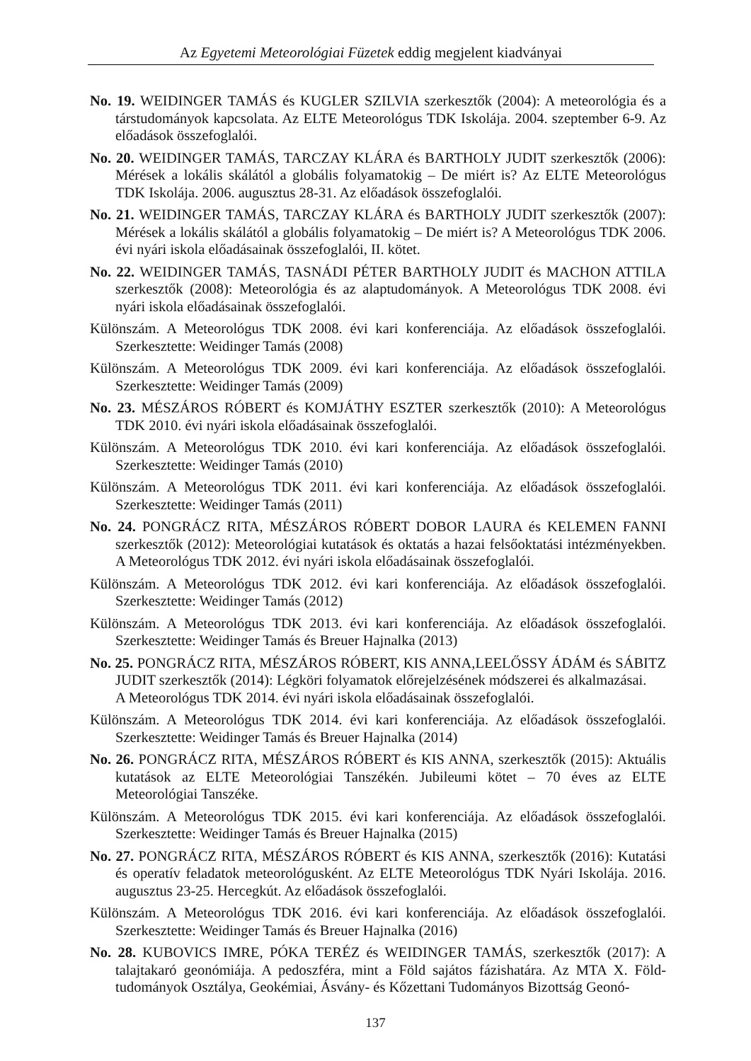Az Egyetemi Meteorológiai Füzetek eddig megjelent kiadványai
No. 19. WEIDINGER TAMÁS és KUGLER SZILVIA szerkesztők (2004): A meteorológia és a társtudományok kapcsolata. Az ELTE Meteorológus TDK Iskolája. 2004. szeptember 6-9. Az előadások összefoglalói.
No. 20. WEIDINGER TAMÁS, TARCZAY KLÁRA és BARTHOLY JUDIT szerkesztők (2006): Mérések a lokális skálától a globális folyamatokig – De miért is? Az ELTE Meteorológus TDK Iskolája. 2006. augusztus 28-31. Az előadások összefoglalói.
No. 21. WEIDINGER TAMÁS, TARCZAY KLÁRA és BARTHOLY JUDIT szerkesztők (2007): Mérések a lokális skálától a globális folyamatokig – De miért is? A Meteorológus TDK 2006. évi nyári iskola előadásainak összefoglalói, II. kötet.
No. 22. WEIDINGER TAMÁS, TASNÁDI PÉTER BARTHOLY JUDIT és MACHON ATTILA szerkesztők (2008): Meteorológia és az alaptudományok. A Meteorológus TDK 2008. évi nyári iskola előadásainak összefoglalói.
Különszám. A Meteorológus TDK 2008. évi kari konferenciája. Az előadások összefoglalói. Szerkesztette: Weidinger Tamás (2008)
Különszám. A Meteorológus TDK 2009. évi kari konferenciája. Az előadások összefoglalói. Szerkesztette: Weidinger Tamás (2009)
No. 23. MÉSZÁROS RÓBERT és KOMJÁTHY ESZTER szerkesztők (2010): A Meteorológus TDK 2010. évi nyári iskola előadásainak összefoglalói.
Különszám. A Meteorológus TDK 2010. évi kari konferenciája. Az előadások összefoglalói. Szerkesztette: Weidinger Tamás (2010)
Különszám. A Meteorológus TDK 2011. évi kari konferenciája. Az előadások összefoglalói. Szerkesztette: Weidinger Tamás (2011)
No. 24. PONGRÁCZ RITA, MÉSZÁROS RÓBERT DOBOR LAURA és KELEMEN FANNI szerkesztők (2012): Meteorológiai kutatások és oktatás a hazai felsőoktatási intézményekben. A Meteorológus TDK 2012. évi nyári iskola előadásainak összefoglalói.
Különszám. A Meteorológus TDK 2012. évi kari konferenciája. Az előadások összefoglalói. Szerkesztette: Weidinger Tamás (2012)
Különszám. A Meteorológus TDK 2013. évi kari konferenciája. Az előadások összefoglalói. Szerkesztette: Weidinger Tamás és Breuer Hajnalka (2013)
No. 25. PONGRÁCZ RITA, MÉSZÁROS RÓBERT, KIS ANNA,LEELŐSSY ÁDÁM és SÁBITZ JUDIT szerkesztők (2014): Légköri folyamatok előrejelzésének módszerei és alkalmazásai.
A Meteorológus TDK 2014. évi nyári iskola előadásainak összefoglalói.
Különszám. A Meteorológus TDK 2014. évi kari konferenciája. Az előadások összefoglalói. Szerkesztette: Weidinger Tamás és Breuer Hajnalka (2014)
No. 26. PONGRÁCZ RITA, MÉSZÁROS RÓBERT és KIS ANNA, szerkesztők (2015): Aktuális kutatások az ELTE Meteorológiai Tanszékén. Jubileumi kötet – 70 éves az ELTE Meteorológiai Tanszéke.
Különszám. A Meteorológus TDK 2015. évi kari konferenciája. Az előadások összefoglalói. Szerkesztette: Weidinger Tamás és Breuer Hajnalka (2015)
No. 27. PONGRÁCZ RITA, MÉSZÁROS RÓBERT és KIS ANNA, szerkesztők (2016): Kutatási és operatív feladatok meteorológusként. Az ELTE Meteorológus TDK Nyári Iskolája. 2016. augusztus 23-25. Hercegkút. Az előadások összefoglalói.
Különszám. A Meteorológus TDK 2016. évi kari konferenciája. Az előadások összefoglalói. Szerkesztette: Weidinger Tamás és Breuer Hajnalka (2016)
No. 28. KUBOVICS IMRE, PÓKA TERÉZ és WEIDINGER TAMÁS, szerkesztők (2017): A talajtakaró geonómiája. A pedoszféra, mint a Föld sajátos fázishatára. Az MTA X. Föld-tudományok Osztálya, Geokémiai, Ásvány- és Kőzettani Tudományos Bizottság Geonó-
137